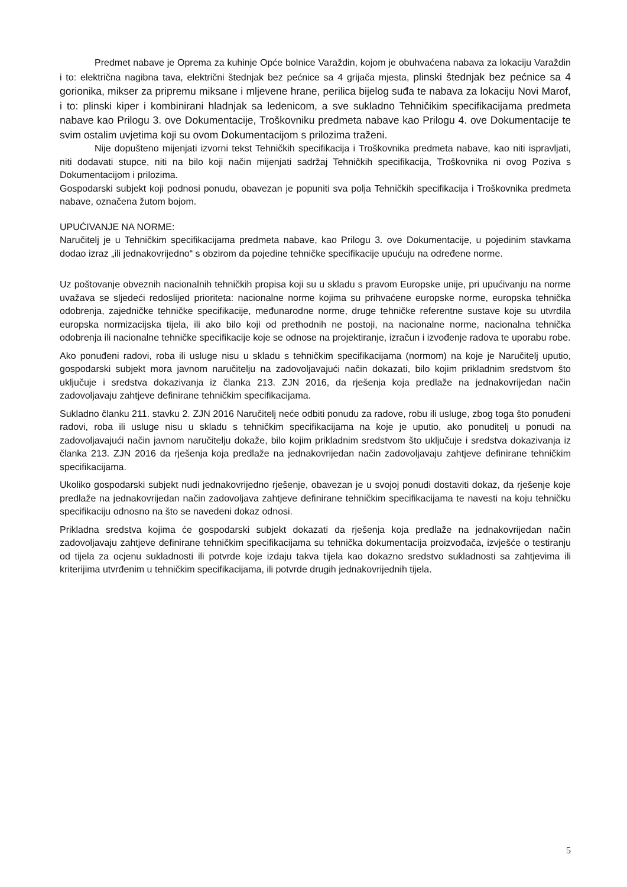Predmet nabave je Oprema za kuhinje Opće bolnice Varaždin, kojom je obuhvaćena nabava za lokaciju Varaždin i to: električna nagibna tava, električni štednjak bez pećnice sa 4 grijača mjesta, plinski štednjak bez pećnice sa 4 gorionika, mikser za pripremu miksane i mljevene hrane, perilica bijelog suđa te nabava za lokaciju Novi Marof, i to: plinski kiper i kombinirani hladnjak sa ledenicom, a sve sukladno Tehničikim specifikacijama predmeta nabave kao Prilogu 3. ove Dokumentacije, Troškovniku predmeta nabave kao Prilogu 4. ove Dokumentacije te svim ostalim uvjetima koji su ovom Dokumentacijom s prilozima traženi.
Nije dopušteno mijenjati izvorni tekst Tehničkih specifikacija i Troškovnika predmeta nabave, kao niti ispravljati, niti dodavati stupce, niti na bilo koji način mijenjati sadržaj Tehničkih specifikacija, Troškovnika ni ovog Poziva s Dokumentacijom i prilozima.
Gospodarski subjekt koji podnosi ponudu, obavezan je popuniti sva polja Tehničkih specifikacija i Troškovnika predmeta nabave, označena žutom bojom.
UPUĆIVANJE NA NORME:
Naručitelj je u Tehničkim specifikacijama predmeta nabave, kao Prilogu 3. ove Dokumentacije, u pojedinim stavkama dodao izraz „ili jednakovrijedno“ s obzirom da pojedine tehničke specifikacije upućuju na određene norme.
Uz poštovanje obveznih nacionalnih tehničkih propisa koji su u skladu s pravom Europske unije, pri upućivanju na norme uvažava se sljedeći redoslijed prioriteta: nacionalne norme kojima su prihvaćene europske norme, europska tehnička odobrenja, zajedničke tehničke specifikacije, međunarodne norme, druge tehničke referentne sustave koje su utvrdila europska normizacijska tijela, ili ako bilo koji od prethodnih ne postoji, na nacionalne norme, nacionalna tehnička odobrenja ili nacionalne tehničke specifikacije koje se odnose na projektiranje, izračun i izvođenje radova te uporabu robe.
Ako ponuđeni radovi, roba ili usluge nisu u skladu s tehničkim specifikacijama (normom) na koje je Naručitelj uputio, gospodarski subjekt mora javnom naručitelju na zadovoljavajući način dokazati, bilo kojim prikladnim sredstvom što uključuje i sredstva dokazivanja iz članka 213. ZJN 2016, da rješenja koja predlaže na jednakovrijedan način zadovoljavaju zahtjeve definirane tehničkim specifikacijama.
Sukladno članku 211. stavku 2. ZJN 2016 Naručitelj neće odbiti ponudu za radove, robu ili usluge, zbog toga što ponuđeni radovi, roba ili usluge nisu u skladu s tehničkim specifikacijama na koje je uputio, ako ponuditelj u ponudi na zadovoljavajući način javnom naručitelju dokaže, bilo kojim prikladnim sredstvom što uključuje i sredstva dokazivanja iz članka 213. ZJN 2016 da rješenja koja predlaže na jednakovrijedan način zadovoljavaju zahtjeve definirane tehničkim specifikacijama.
Ukoliko gospodarski subjekt nudi jednakovrijedno rješenje, obavezan je u svojoj ponudi dostaviti dokaz, da rješenje koje predlaže na jednakovrijedan način zadovoljava zahtjeve definirane tehničkim specifikacijama te navesti na koju tehničku specifikaciju odnosno na što se navedeni dokaz odnosi.
Prikladna sredstva kojima će gospodarski subjekt dokazati da rješenja koja predlaže na jednakovrijedan način zadovoljavaju zahtjeve definirane tehničkim specifikacijama su tehnička dokumentacija proizvođača, izvješće o testiranju od tijela za ocjenu sukladnosti ili potvrde koje izdaju takva tijela kao dokazno sredstvo sukladnosti sa zahtjevima ili kriterijima utvrđenim u tehničkim specifikacijama, ili potvrde drugih jednakovrijednih tijela.
5